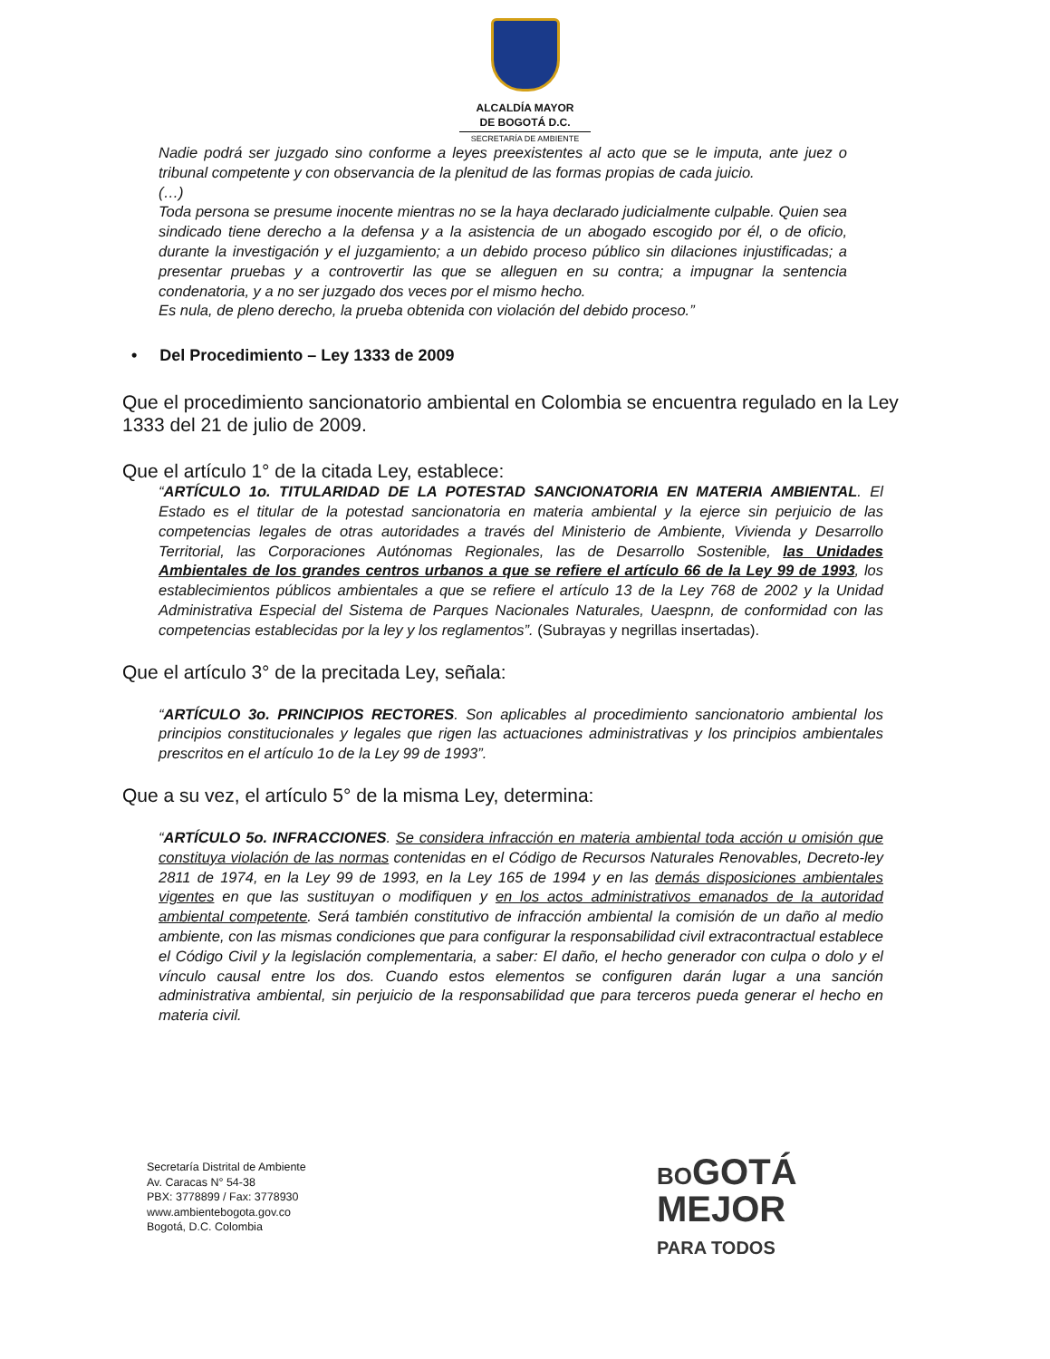ALCALDÍA MAYOR
DE BOGOTÁ D.C.
SECRETARÍA DE AMBIENTE
Nadie podrá ser juzgado sino conforme a leyes preexistentes al acto que se le imputa, ante juez o tribunal competente y con observancia de la plenitud de las formas propias de cada juicio.
(…)
Toda persona se presume inocente mientras no se la haya declarado judicialmente culpable. Quien sea sindicado tiene derecho a la defensa y a la asistencia de un abogado escogido por él, o de oficio, durante la investigación y el juzgamiento; a un debido proceso público sin dilaciones injustificadas; a presentar pruebas y a controvertir las que se alleguen en su contra; a impugnar la sentencia condenatoria, y a no ser juzgado dos veces por el mismo hecho.
Es nula, de pleno derecho, la prueba obtenida con violación del debido proceso.”
• Del Procedimiento – Ley 1333 de 2009
Que el procedimiento sancionatorio ambiental en Colombia se encuentra regulado en la Ley 1333 del 21 de julio de 2009.
Que el artículo 1° de la citada Ley, establece:
“ARTÍCULO 1o. TITULARIDAD DE LA POTESTAD SANCIONATORIA EN MATERIA AMBIENTAL. El Estado es el titular de la potestad sancionatoria en materia ambiental y la ejerce sin perjuicio de las competencias legales de otras autoridades a través del Ministerio de Ambiente, Vivienda y Desarrollo Territorial, las Corporaciones Autónomas Regionales, las de Desarrollo Sostenible, las Unidades Ambientales de los grandes centros urbanos a que se refiere el artículo 66 de la Ley 99 de 1993, los establecimientos públicos ambientales a que se refiere el artículo 13 de la Ley 768 de 2002 y la Unidad Administrativa Especial del Sistema de Parques Nacionales Naturales, Uaespnn, de conformidad con las competencias establecidas por la ley y los reglamentos”. (Subrayas y negrillas insertadas).
Que el artículo 3° de la precitada Ley, señala:
“ARTÍCULO 3o. PRINCIPIOS RECTORES. Son aplicables al procedimiento sancionatorio ambiental los principios constitucionales y legales que rigen las actuaciones administrativas y los principios ambientales prescritos en el artículo 1o de la Ley 99 de 1993”.
Que a su vez, el artículo 5° de la misma Ley, determina:
“ARTÍCULO 5o. INFRACCIONES. Se considera infracción en materia ambiental toda acción u omisión que constituya violación de las normas contenidas en el Código de Recursos Naturales Renovables, Decreto-ley 2811 de 1974, en la Ley 99 de 1993, en la Ley 165 de 1994 y en las demás disposiciones ambientales vigentes en que las sustituyan o modifiquen y en los actos administrativos emanados de la autoridad ambiental competente. Será también constitutivo de infracción ambiental la comisión de un daño al medio ambiente, con las mismas condiciones que para configurar la responsabilidad civil extracontractual establece el Código Civil y la legislación complementaria, a saber: El daño, el hecho generador con culpa o dolo y el vínculo causal entre los dos. Cuando estos elementos se configuren darán lugar a una sanción administrativa ambiental, sin perjuicio de la responsabilidad que para terceros pueda generar el hecho en materia civil.
Secretaría Distrital de Ambiente
Av. Caracas N° 54-38
PBX: 3778899 / Fax: 3778930
www.ambientebogota.gov.co
Bogotá, D.C. Colombia
BOGOTÁ
MEJOR
PARA TODOS